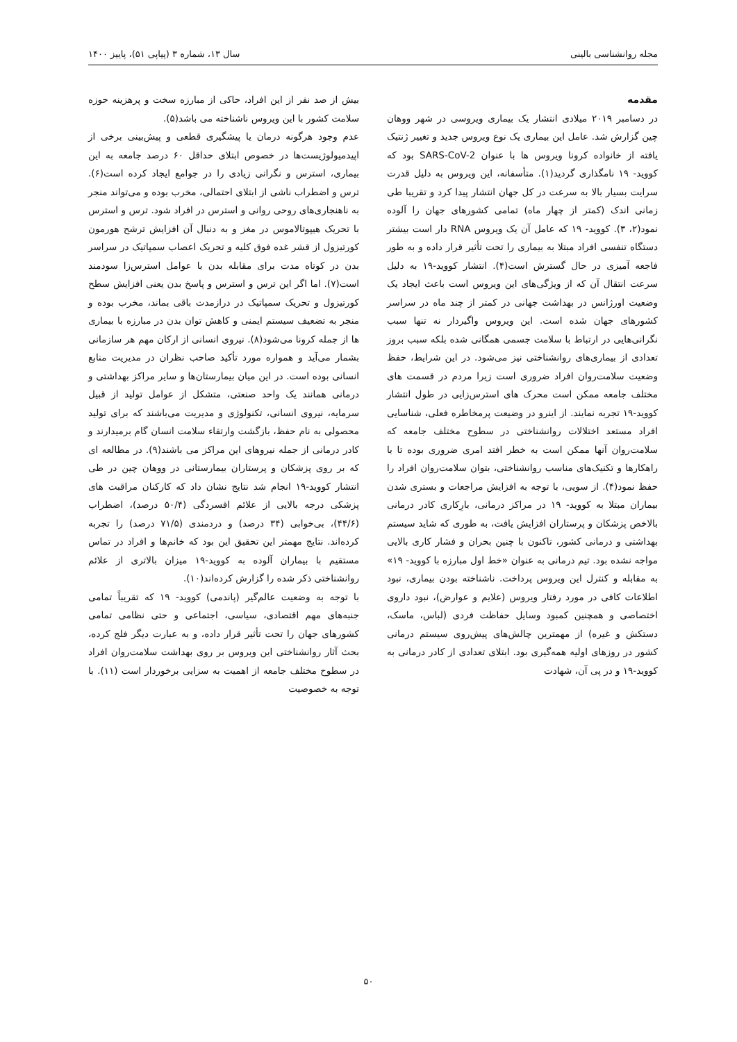مجله روانشناسی بالینی سال ۱۳، شماره ۳ (پیاپی ۵۱)، پاییز ۱۴۰۰
مقدمه
در دسامبر ۲۰۱۹ میلادی انتشار یک بیماری ویروسی در شهر ووهان چین گزارش شد. عامل این بیماری یک نوع ویروس جدید و تغییر ژنتیک یافته از خانواده کرونا ویروس ها با عنوان SARS-CoV-2 بود که کووید- ۱۹ نامگذاری گردید(۱). متأسفانه، این ویروس به دلیل قدرت سرایت بسیار بالا به سرعت در کل جهان انتشار پیدا کرد و تقریبا طی زمانی اندک (کمتر از چهار ماه) تمامی کشورهای جهان را آلوده نمود(۲، ۳). کووید- ۱۹ که عامل آن یک ویروس RNA دار است بیشتر دستگاه تنفسی افراد مبتلا به بیماری را تحت تأثیر قرار داده و به طور فاجعه آمیزی در حال گسترش است(۴). انتشار کووید-۱۹ به دلیل سرعت انتقال آن که از ویژگی‌های این ویروس است باعث ایجاد یک وضعیت اورژانس در بهداشت جهانی در کمتر از چند ماه در سراسر کشورهای جهان شده است. این ویروس واگیردار نه تنها سبب نگرانی‌هایی در ارتباط با سلامت جسمی همگانی شده بلکه سبب بروز تعدادی از بیماری‌های روانشناختی نیز می‌شود. در این شرایط، حفظ وضعیت سلامت‌روان افراد ضروری است زیرا مردم در قسمت های مختلف جامعه ممکن است محرک های استرس‌زایی در طول انتشار کووید-۱۹ تجربه نمایند. از اینرو در وضیعت پرمخاطره فعلی، شناسایی افراد مستعد اختلالات روانشناختی در سطوح مختلف جامعه که سلامت‌روان آنها ممکن است به خطر افتد امری ضروری بوده تا با راهکارها و تکنیک‌های مناسب روانشناختی، بتوان سلامت‌روان افراد را حفظ نمود(۴). از سویی، با توجه به افزایش مراجعات و بستری شدن بیماران مبتلا به کووید- ۱۹ در مراکز درمانی، بارِکاری کادر درمانی بالاخص پزشکان و پرستاران افزایش یافت، به طوری که شاید سیستم بهداشتی و درمانی کشور، تاکنون با چنین بحران و فشار کاری بالایی مواجه نشده بود. تیم درمانی به عنوان «خط اول مبارزه با کووید- ۱۹» به مقابله و کنترل این ویروس پرداخت. ناشناخته بودن بیماری، نبود اطلاعات کافی در مورد رفتار ویروس (علایم و عوارض)، نبود داروی اختصاصی و همچنین کمبود وسایل حفاظت فردی (لباس، ماسک، دستکش و غیره) از مهمترین چالش‌های پیش‌روی سیستم درمانی کشور در روزهای اولیه همه‌گیری بود. ابتلای تعدادی از کادر درمانی به کووید-۱۹ و در پی آن، شهادت
بیش از صد نفر از این افراد، حاکی از مبارزه سخت و پرهزینه حوزه سلامت کشور با این ویروس ناشناخته می باشد(۵).
عدم وجود هرگونه درمان یا پیشگیری قطعی و پیش‌بینی برخی از اپیدمیولوژیست‌ها در خصوص ابتلای حداقل ۶۰ درصد جامعه به این بیماری، استرس و نگرانی زیادی را در جوامع ایجاد کرده است(۶). ترس و اضطراب ناشی از ابتلای احتمالی، مخرب بوده و می‌تواند منجر به ناهنجاری‌های روحی روانی و استرس در افراد شود. ترس و استرس با تحریک هیپوتالاموس در مغز و به دنبال آن افزایش ترشح هورمون کورتیزول از قشر غده فوق کلیه و تحریک اعصاب سمپاتیک در سراسر بدن در کوتاه مدت برای مقابله بدن با عوامل استرس‌زا سودمند است(۷). اما اگر این ترس و استرس و پاسخ بدن یعنی افزایش سطح کورتیزول و تحریک سمپاتیک در درازمدت باقی بماند، مخرب بوده و منجر به تضعیف سیستم ایمنی و کاهش توان بدن در مبارزه با بیماری ها از جمله کرونا می‌شود(۸). نیروی انسانی از ارکان مهم هر سازمانی بشمار می‌آید و همواره مورد تأکید صاحب نظران در مدیریت منابع انسانی بوده است. در این میان بیمارستان‌ها و سایر مراکز بهداشتی و درمانی همانند یک واحد صنعتی، متشکل از عوامل تولید از قبیل سرمایه، نیروی انسانی، تکنولوژی و مدیریت می‌باشند که برای تولید محصولی به نام حفظ، بازگشت وارتقاء سلامت انسان گام برمیدارند و کادر درمانی از جمله نیروهای این مراکز می باشند(۹). در مطالعه ای که بر روی پزشکان و پرستاران بیمارستانی در ووهان چین در طی انتشار کووید-۱۹ انجام شد نتایج نشان داد که کارکنان مراقبت های پزشکی درجه بالایی از علائم افسردگی (۵۰/۴ درصد)، اضطراب (۴۴/۶)، بی‌خوابی (۳۴ درصد) و دردمندی (۷۱/۵ درصد) را تجربه کرده‌اند. نتایج مهمتر این تحقیق این بود که خانم‌ها و افراد در تماس مستقیم با بیماران آلوده به کووید-۱۹ میزان بالاتری از علائم روانشناختی ذکر شده را گزارش کرده‌اند(۱۰).
با توجه به وضعیت عالم‌گیر (پاندمی) کووید- ۱۹ که تقریباً تمامی جنبه‌های مهم اقتصادی، سیاسی، اجتماعی و حتی نظامی تمامی کشورهای جهان را تحت تأثیر قرار داده، و به عبارت دیگر فلج کرده، بحث آثار روانشناختی این ویروس بر روی بهداشت سلامت‌روان افراد در سطوح مختلف جامعه از اهمیت به سزایی برخوردار است (۱۱). با توجه به خصوصیت
۵۰